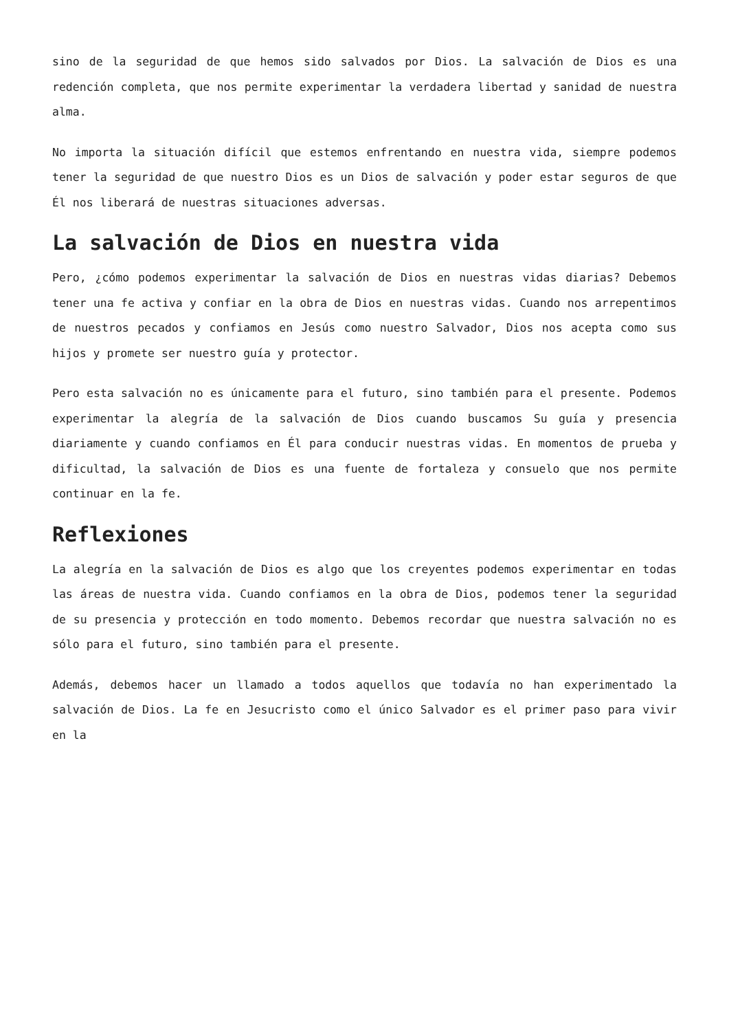sino de la seguridad de que hemos sido salvados por Dios. La salvación de Dios es una redención completa, que nos permite experimentar la verdadera libertad y sanidad de nuestra alma.
No importa la situación difícil que estemos enfrentando en nuestra vida, siempre podemos tener la seguridad de que nuestro Dios es un Dios de salvación y poder estar seguros de que Él nos liberará de nuestras situaciones adversas.
La salvación de Dios en nuestra vida
Pero, ¿cómo podemos experimentar la salvación de Dios en nuestras vidas diarias? Debemos tener una fe activa y confiar en la obra de Dios en nuestras vidas. Cuando nos arrepentimos de nuestros pecados y confiamos en Jesús como nuestro Salvador, Dios nos acepta como sus hijos y promete ser nuestro guía y protector.
Pero esta salvación no es únicamente para el futuro, sino también para el presente. Podemos experimentar la alegría de la salvación de Dios cuando buscamos Su guía y presencia diariamente y cuando confiamos en Él para conducir nuestras vidas. En momentos de prueba y dificultad, la salvación de Dios es una fuente de fortaleza y consuelo que nos permite continuar en la fe.
Reflexiones
La alegría en la salvación de Dios es algo que los creyentes podemos experimentar en todas las áreas de nuestra vida. Cuando confiamos en la obra de Dios, podemos tener la seguridad de su presencia y protección en todo momento. Debemos recordar que nuestra salvación no es sólo para el futuro, sino también para el presente.
Además, debemos hacer un llamado a todos aquellos que todavía no han experimentado la salvación de Dios. La fe en Jesucristo como el único Salvador es el primer paso para vivir en la